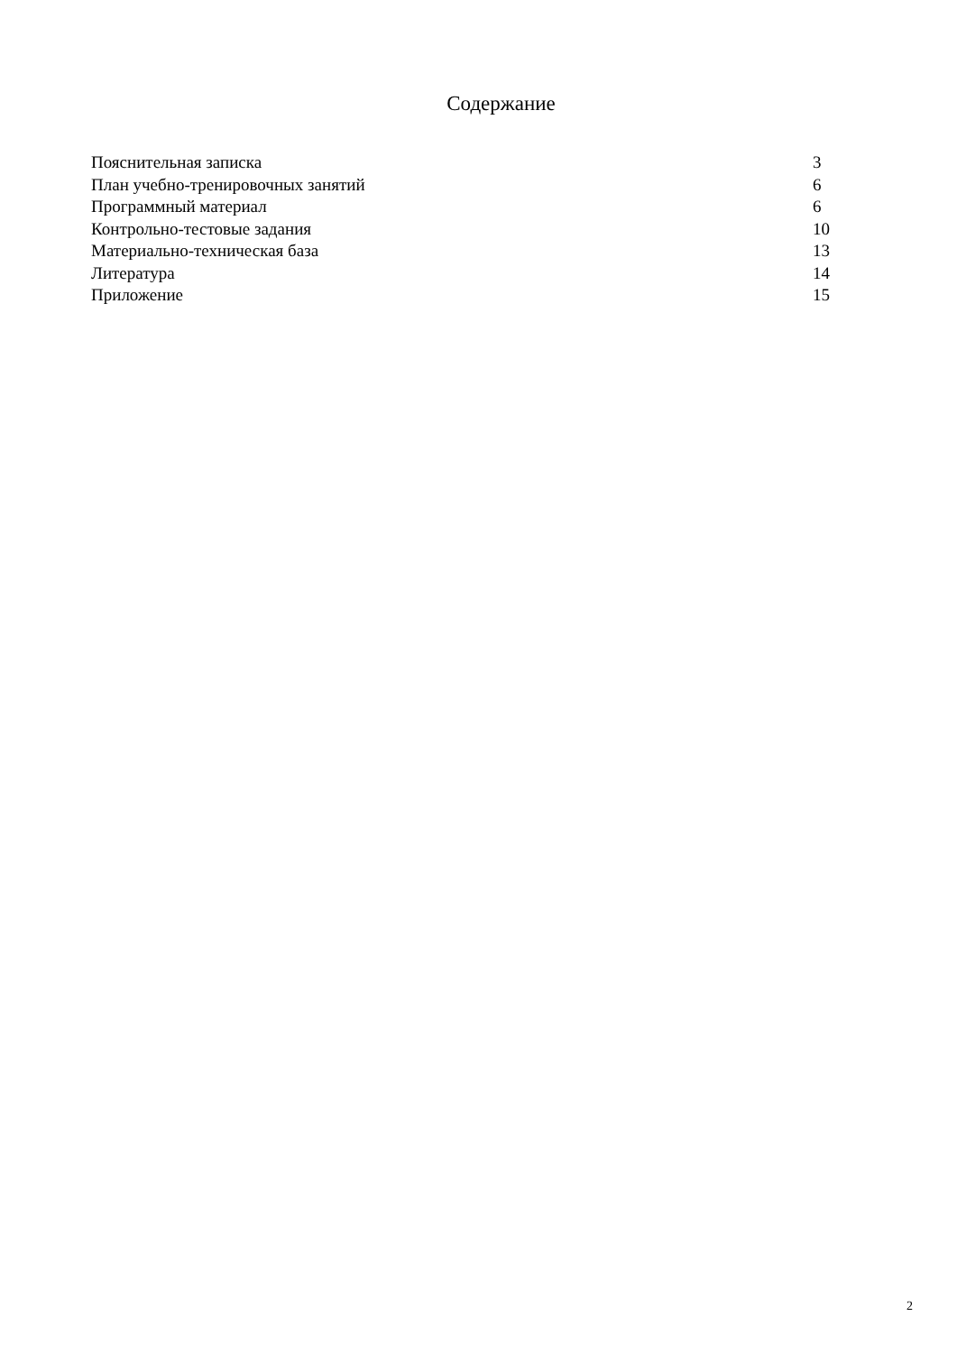Содержание
| Пояснительная записка | 3 |
| План учебно-тренировочных занятий | 6 |
| Программный материал | 6 |
| Контрольно-тестовые задания | 10 |
| Материально-техническая база | 13 |
| Литература | 14 |
| Приложение | 15 |
2